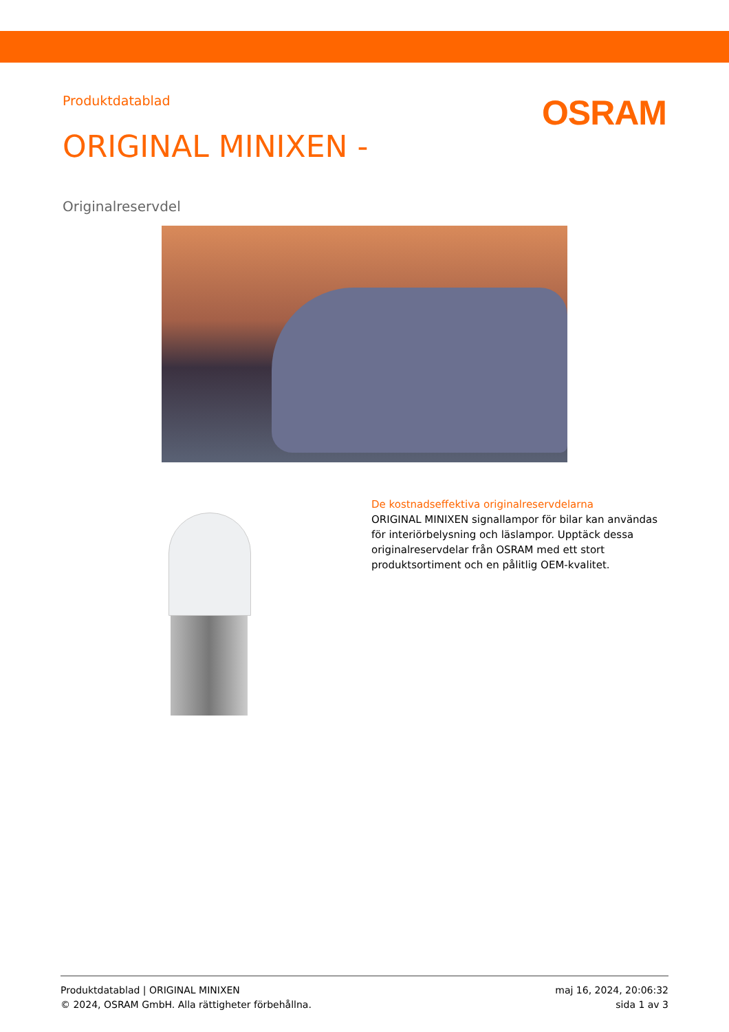Produktdatablad
OSRAM
ORIGINAL MINIXEN -
Originalreservdel
De kostnadseffektiva originalreservdelarna
ORIGINAL MINIXEN signallampor för bilar kan användas för interiörbelysning och läslampor. Upptäck dessa originalreservdelar från OSRAM med ett stort produktsortiment och en pålitlig OEM-kvalitet.
Produktdatablad | ORIGINAL MINIXEN
© 2024, OSRAM GmbH. Alla rättigheter förbehållna.
maj 16, 2024, 20:06:32
sida 1 av 3